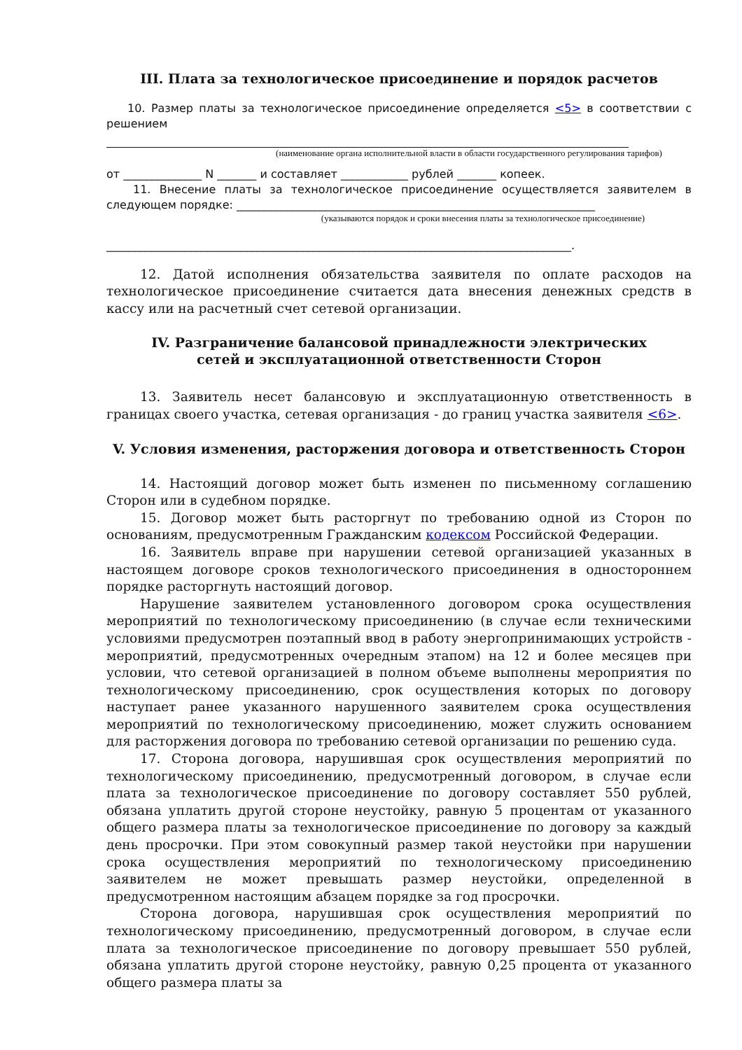III. Плата за технологическое присоединение и порядок расчетов
10. Размер платы за технологическое присоединение определяется <5> в соответствии с решением
(наименование органа исполнительной власти в области государственного регулирования тарифов)
от ______________ N _______ и составляет ____________ рублей _______ копеек.
11. Внесение платы за технологическое присоединение осуществляется заявителем в следующем порядке: ________________________________________________________________
(указываются порядок и сроки внесения платы за технологическое присоединение)
___________________________________________________________________________________.
12. Датой исполнения обязательства заявителя по оплате расходов на технологическое присоединение считается дата внесения денежных средств в кассу или на расчетный счет сетевой организации.
IV. Разграничение балансовой принадлежности электрических
сетей и эксплуатационной ответственности Сторон
13. Заявитель несет балансовую и эксплуатационную ответственность в границах своего участка, сетевая организация - до границ участка заявителя <6>.
V. Условия изменения, расторжения договора и ответственность Сторон
14. Настоящий договор может быть изменен по письменному соглашению Сторон или в судебном порядке.
15. Договор может быть расторгнут по требованию одной из Сторон по основаниям, предусмотренным Гражданским кодексом Российской Федерации.
16. Заявитель вправе при нарушении сетевой организацией указанных в настоящем договоре сроков технологического присоединения в одностороннем порядке расторгнуть настоящий договор.
Нарушение заявителем установленного договором срока осуществления мероприятий по технологическому присоединению (в случае если техническими условиями предусмотрен поэтапный ввод в работу энергопринимающих устройств - мероприятий, предусмотренных очередным этапом) на 12 и более месяцев при условии, что сетевой организацией в полном объеме выполнены мероприятия по технологическому присоединению, срок осуществления которых по договору наступает ранее указанного нарушенного заявителем срока осуществления мероприятий по технологическому присоединению, может служить основанием для расторжения договора по требованию сетевой организации по решению суда.
17. Сторона договора, нарушившая срок осуществления мероприятий по технологическому присоединению, предусмотренный договором, в случае если плата за технологическое присоединение по договору составляет 550 рублей, обязана уплатить другой стороне неустойку, равную 5 процентам от указанного общего размера платы за технологическое присоединение по договору за каждый день просрочки. При этом совокупный размер такой неустойки при нарушении срока осуществления мероприятий по технологическому присоединению заявителем не может превышать размер неустойки, определенной в предусмотренном настоящим абзацем порядке за год просрочки.
Сторона договора, нарушившая срок осуществления мероприятий по технологическому присоединению, предусмотренный договором, в случае если плата за технологическое присоединение по договору превышает 550 рублей, обязана уплатить другой стороне неустойку, равную 0,25 процента от указанного общего размера платы за